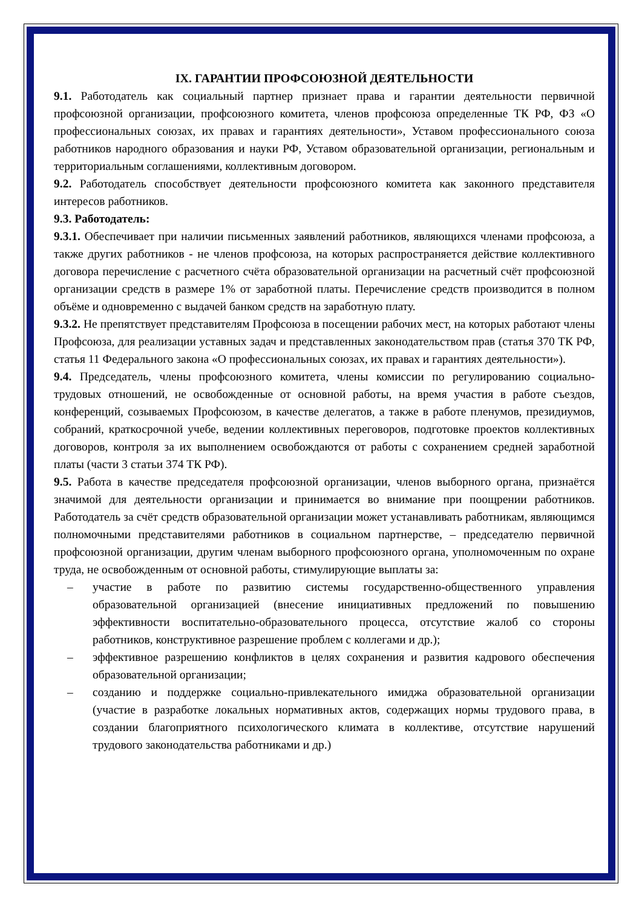IX. ГАРАНТИИ ПРОФСОЮЗНОЙ ДЕЯТЕЛЬНОСТИ
9.1. Работодатель как социальный партнер признает права и гарантии деятельности первичной профсоюзной организации, профсоюзного комитета, членов профсоюза определенные ТК РФ, ФЗ «О профессиональных союзах, их правах и гарантиях деятельности», Уставом профессионального союза работников народного образования и науки РФ, Уставом образовательной организации, региональным и территориальным соглашениями, коллективным договором.
9.2. Работодатель способствует деятельности профсоюзного комитета как законного представителя интересов работников.
9.3. Работодатель:
9.3.1. Обеспечивает при наличии письменных заявлений работников, являющихся членами профсоюза, а также других работников - не членов профсоюза, на которых распространяется действие коллективного договора перечисление с расчетного счёта образовательной организации на расчетный счёт профсоюзной организации средств в размере 1% от заработной платы. Перечисление средств производится в полном объёме и одновременно с выдачей банком средств на заработную плату.
9.3.2. Не препятствует представителям Профсоюза в посещении рабочих мест, на которых работают члены Профсоюза, для реализации уставных задач и представленных законодательством прав (статья 370 ТК РФ, статья 11 Федерального закона «О профессиональных союзах, их правах и гарантиях деятельности»).
9.4. Председатель, члены профсоюзного комитета, члены комиссии по регулированию социально-трудовых отношений, не освобожденные от основной работы, на время участия в работе съездов, конференций, созываемых Профсоюзом, в качестве делегатов, а также в работе пленумов, президиумов, собраний, краткосрочной учебе, ведении коллективных переговоров, подготовке проектов коллективных договоров, контроля за их выполнением освобождаются от работы с сохранением средней заработной платы (части 3 статьи 374 ТК РФ).
9.5. Работа в качестве председателя профсоюзной организации, членов выборного органа, признаётся значимой для деятельности организации и принимается во внимание при поощрении работников. Работодатель за счёт средств образовательной организации может устанавливать работникам, являющимся полномочными представителями работников в социальном партнерстве, – председателю первичной профсоюзной организации, другим членам выборного профсоюзного органа, уполномоченным по охране труда, не освобожденным от основной работы, стимулирующие выплаты за:
– участие в работе по развитию системы государственно-общественного управления образовательной организацией (внесение инициативных предложений по повышению эффективности воспитательно-образовательного процесса, отсутствие жалоб со стороны работников, конструктивное разрешение проблем с коллегами и др.);
– эффективное разрешению конфликтов в целях сохранения и развития кадрового обеспечения образовательной организации;
– созданию и поддержке социально-привлекательного имиджа образовательной организации (участие в разработке локальных нормативных актов, содержащих нормы трудового права, в создании благоприятного психологического климата в коллективе, отсутствие нарушений трудового законодательства работниками и др.)